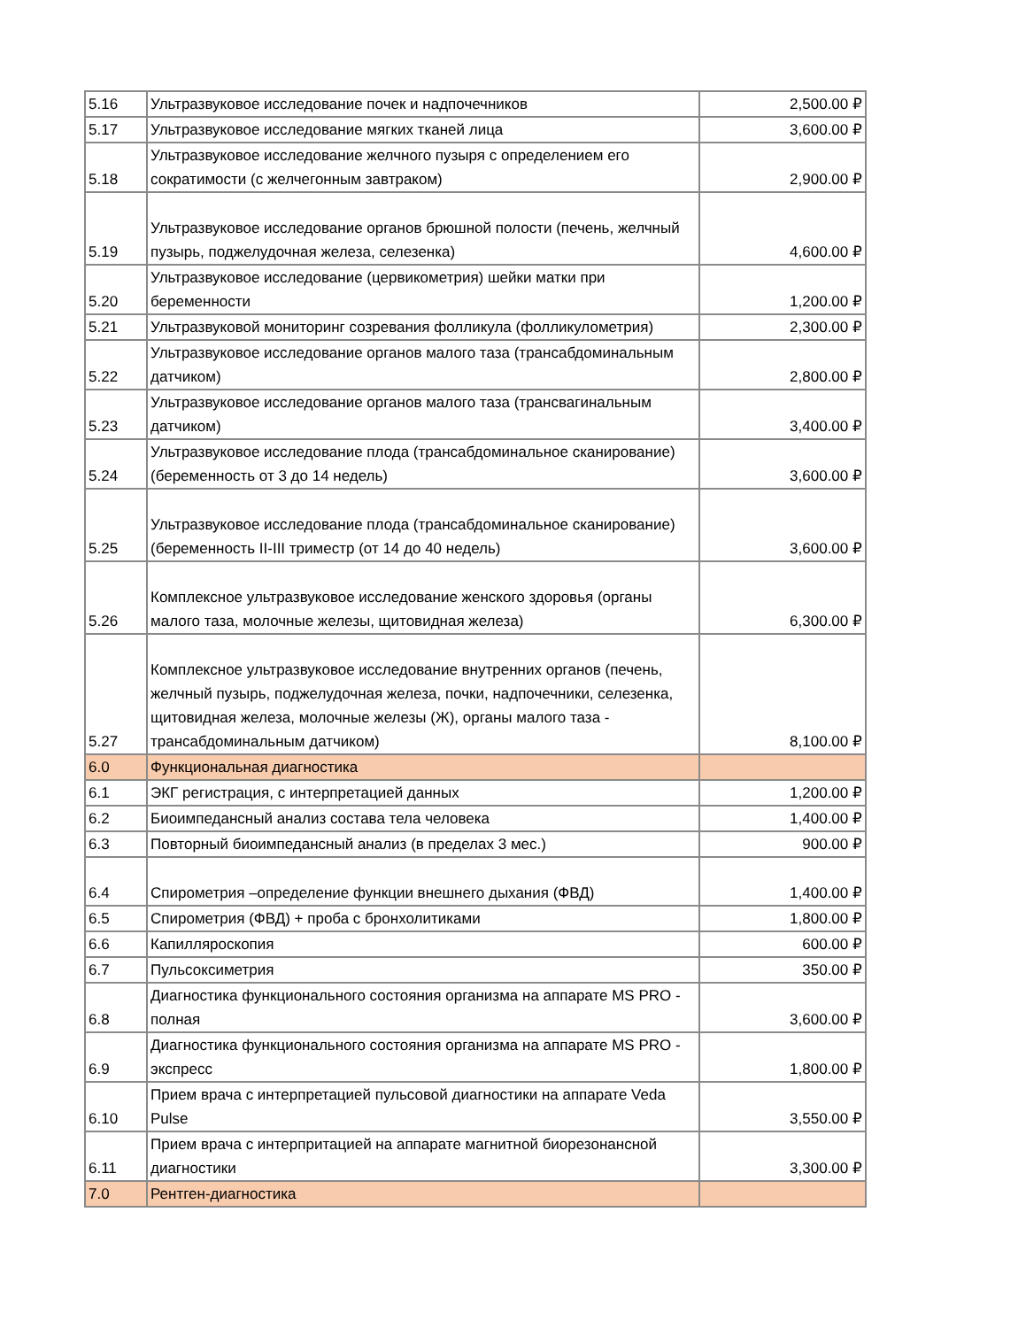| 5.16 | Ультразвуковое исследование почек и надпочечников | 2,500.00 ₽ |
| 5.17 | Ультразвуковое исследование мягких тканей лица | 3,600.00 ₽ |
| 5.18 | Ультразвуковое исследование желчного пузыря с определением его сократимости (с желчегонным завтраком) | 2,900.00 ₽ |
| 5.19 | Ультразвуковое исследование органов брюшной полости (печень, желчный пузырь, поджелудочная железа, селезенка) | 4,600.00 ₽ |
| 5.20 | Ультразвуковое исследование (цервикометрия) шейки матки при беременности | 1,200.00 ₽ |
| 5.21 | Ультразвуковой мониторинг созревания фолликула (фолликулометрия) | 2,300.00 ₽ |
| 5.22 | Ультразвуковое исследование органов малого таза (трансабдоминальным датчиком) | 2,800.00 ₽ |
| 5.23 | Ультразвуковое исследование органов малого таза (трансвагинальным датчиком) | 3,400.00 ₽ |
| 5.24 | Ультразвуковое исследование плода (трансабдоминальное сканирование) (беременность от 3 до 14 недель) | 3,600.00 ₽ |
| 5.25 | Ультразвуковое исследование плода (трансабдоминальное сканирование) (беременность II-III триместр (от 14 до 40 недель) | 3,600.00 ₽ |
| 5.26 | Комплексное ультразвуковое исследование женского здоровья (органы малого таза, молочные железы, щитовидная железа) | 6,300.00 ₽ |
| 5.27 | Комплексное ультразвуковое исследование внутренних органов (печень, желчный пузырь, поджелудочная железа, почки, надпочечники, селезенка, щитовидная железа, молочные железы (Ж), органы малого таза - трансабдоминальным датчиком) | 8,100.00 ₽ |
| 6.0 | Функциональная диагностика | |
| 6.1 | ЭКГ регистрация, с интерпретацией данных | 1,200.00 ₽ |
| 6.2 | Биоимпедансный анализ состава тела человека | 1,400.00 ₽ |
| 6.3 | Повторный биоимпедансный анализ (в пределах 3 мес.) | 900.00 ₽ |
| 6.4 | Спирометрия –определение функции внешнего дыхания (ФВД) | 1,400.00 ₽ |
| 6.5 | Спирометрия (ФВД) + проба с бронхолитиками | 1,800.00 ₽ |
| 6.6 | Капилляроскопия | 600.00 ₽ |
| 6.7 | Пульсоксиметрия | 350.00 ₽ |
| 6.8 | Диагностика функционального состояния организма на аппарате MS PRO - полная | 3,600.00 ₽ |
| 6.9 | Диагностика функционального состояния организма на аппарате MS PRO - экспресс | 1,800.00 ₽ |
| 6.10 | Прием врача с интерпретацией пульсовой диагностики на аппарате Veda Pulse | 3,550.00 ₽ |
| 6.11 | Прием врача с интерпритацией на аппарате магнитной биорезонансной диагностики | 3,300.00 ₽ |
| 7.0 | Рентген-диагностика | |